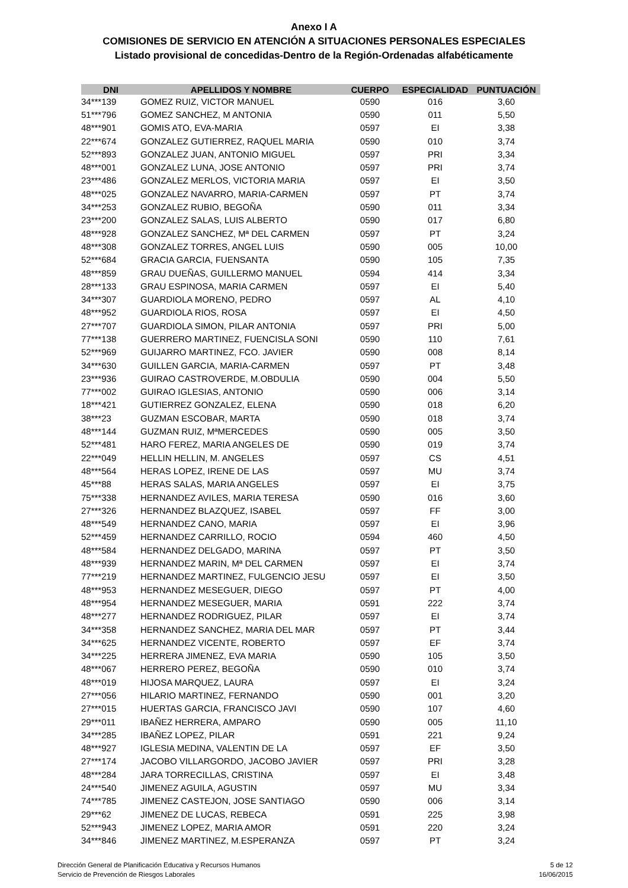Anexo I A
COMISIONES DE SERVICIO EN ATENCIÓN A SITUACIONES PERSONALES ESPECIALES
Listado provisional de concedidas-Dentro de la Región-Ordenadas alfabéticamente
| DNI | APELLIDOS Y NOMBRE | CUERPO | ESPECIALIDAD | PUNTUACIÓN |
| --- | --- | --- | --- | --- |
| 34***139 | GOMEZ RUIZ, VICTOR MANUEL | 0590 | 016 | 3,60 |
| 51***796 | GOMEZ SANCHEZ, M ANTONIA | 0590 | 011 | 5,50 |
| 48***901 | GOMIS ATO, EVA-MARIA | 0597 | EI | 3,38 |
| 22***674 | GONZALEZ GUTIERREZ, RAQUEL MARIA | 0590 | 010 | 3,74 |
| 52***893 | GONZALEZ JUAN, ANTONIO MIGUEL | 0597 | PRI | 3,34 |
| 48***001 | GONZALEZ LUNA, JOSE ANTONIO | 0597 | PRI | 3,74 |
| 23***486 | GONZALEZ MERLOS, VICTORIA MARIA | 0597 | EI | 3,50 |
| 48***025 | GONZALEZ NAVARRO, MARIA-CARMEN | 0597 | PT | 3,74 |
| 34***253 | GONZALEZ RUBIO, BEGOÑA | 0590 | 011 | 3,34 |
| 23***200 | GONZALEZ SALAS, LUIS ALBERTO | 0590 | 017 | 6,80 |
| 48***928 | GONZALEZ SANCHEZ, Mª DEL CARMEN | 0597 | PT | 3,24 |
| 48***308 | GONZALEZ TORRES, ANGEL LUIS | 0590 | 005 | 10,00 |
| 52***684 | GRACIA GARCIA, FUENSANTA | 0590 | 105 | 7,35 |
| 48***859 | GRAU DUEÑAS, GUILLERMO MANUEL | 0594 | 414 | 3,34 |
| 28***133 | GRAU ESPINOSA, MARIA CARMEN | 0597 | EI | 5,40 |
| 34***307 | GUARDIOLA MORENO, PEDRO | 0597 | AL | 4,10 |
| 48***952 | GUARDIOLA RIOS, ROSA | 0597 | EI | 4,50 |
| 27***707 | GUARDIOLA SIMON, PILAR ANTONIA | 0597 | PRI | 5,00 |
| 77***138 | GUERRERO MARTINEZ, FUENCISLA SONI | 0590 | 110 | 7,61 |
| 52***969 | GUIJARRO MARTINEZ, FCO. JAVIER | 0590 | 008 | 8,14 |
| 34***630 | GUILLEN GARCIA, MARIA-CARMEN | 0597 | PT | 3,48 |
| 23***936 | GUIRAO CASTROVERDE, M.OBDULIA | 0590 | 004 | 5,50 |
| 77***002 | GUIRAO IGLESIAS, ANTONIO | 0590 | 006 | 3,14 |
| 18***421 | GUTIERREZ GONZALEZ, ELENA | 0590 | 018 | 6,20 |
| 38***23 | GUZMAN ESCOBAR, MARTA | 0590 | 018 | 3,74 |
| 48***144 | GUZMAN RUIZ, MªMERCEDES | 0590 | 005 | 3,50 |
| 52***481 | HARO FEREZ, MARIA ANGELES DE | 0590 | 019 | 3,74 |
| 22***049 | HELLIN HELLIN, M. ANGELES | 0597 | CS | 4,51 |
| 48***564 | HERAS LOPEZ, IRENE DE LAS | 0597 | MU | 3,74 |
| 45***88 | HERAS SALAS, MARIA ANGELES | 0597 | EI | 3,75 |
| 75***338 | HERNANDEZ AVILES, MARIA TERESA | 0590 | 016 | 3,60 |
| 27***326 | HERNANDEZ BLAZQUEZ, ISABEL | 0597 | FF | 3,00 |
| 48***549 | HERNANDEZ CANO, MARIA | 0597 | EI | 3,96 |
| 52***459 | HERNANDEZ CARRILLO, ROCIO | 0594 | 460 | 4,50 |
| 48***584 | HERNANDEZ DELGADO, MARINA | 0597 | PT | 3,50 |
| 48***939 | HERNANDEZ MARIN, Mª DEL CARMEN | 0597 | EI | 3,74 |
| 77***219 | HERNANDEZ MARTINEZ, FULGENCIO JESU | 0597 | EI | 3,50 |
| 48***953 | HERNANDEZ MESEGUER, DIEGO | 0597 | PT | 4,00 |
| 48***954 | HERNANDEZ MESEGUER, MARIA | 0591 | 222 | 3,74 |
| 48***277 | HERNANDEZ RODRIGUEZ, PILAR | 0597 | EI | 3,74 |
| 34***358 | HERNANDEZ SANCHEZ, MARIA DEL MAR | 0597 | PT | 3,44 |
| 34***625 | HERNANDEZ VICENTE, ROBERTO | 0597 | EF | 3,74 |
| 34***225 | HERRERA JIMENEZ, EVA MARIA | 0590 | 105 | 3,50 |
| 48***067 | HERRERO PEREZ, BEGOÑA | 0590 | 010 | 3,74 |
| 48***019 | HIJOSA MARQUEZ, LAURA | 0597 | EI | 3,24 |
| 27***056 | HILARIO MARTINEZ, FERNANDO | 0590 | 001 | 3,20 |
| 27***015 | HUERTAS GARCIA, FRANCISCO JAVI | 0590 | 107 | 4,60 |
| 29***011 | IBAÑEZ HERRERA, AMPARO | 0590 | 005 | 11,10 |
| 34***285 | IBAÑEZ LOPEZ, PILAR | 0591 | 221 | 9,24 |
| 48***927 | IGLESIA MEDINA, VALENTIN DE LA | 0597 | EF | 3,50 |
| 27***174 | JACOBO VILLARGORDO, JACOBO JAVIER | 0597 | PRI | 3,28 |
| 48***284 | JARA TORRECILLAS, CRISTINA | 0597 | EI | 3,48 |
| 24***540 | JIMENEZ AGUILA, AGUSTIN | 0597 | MU | 3,34 |
| 74***785 | JIMENEZ CASTEJON, JOSE SANTIAGO | 0590 | 006 | 3,14 |
| 29***62 | JIMENEZ DE LUCAS, REBECA | 0591 | 225 | 3,98 |
| 52***943 | JIMENEZ LOPEZ, MARIA AMOR | 0591 | 220 | 3,24 |
| 34***846 | JIMENEZ MARTINEZ, M.ESPERANZA | 0597 | PT | 3,24 |
Dirección General de Planificación Educativa y Recursos Humanos
Servicio de Prevención de Riesgos Laborales
5 de 12
16/06/2015